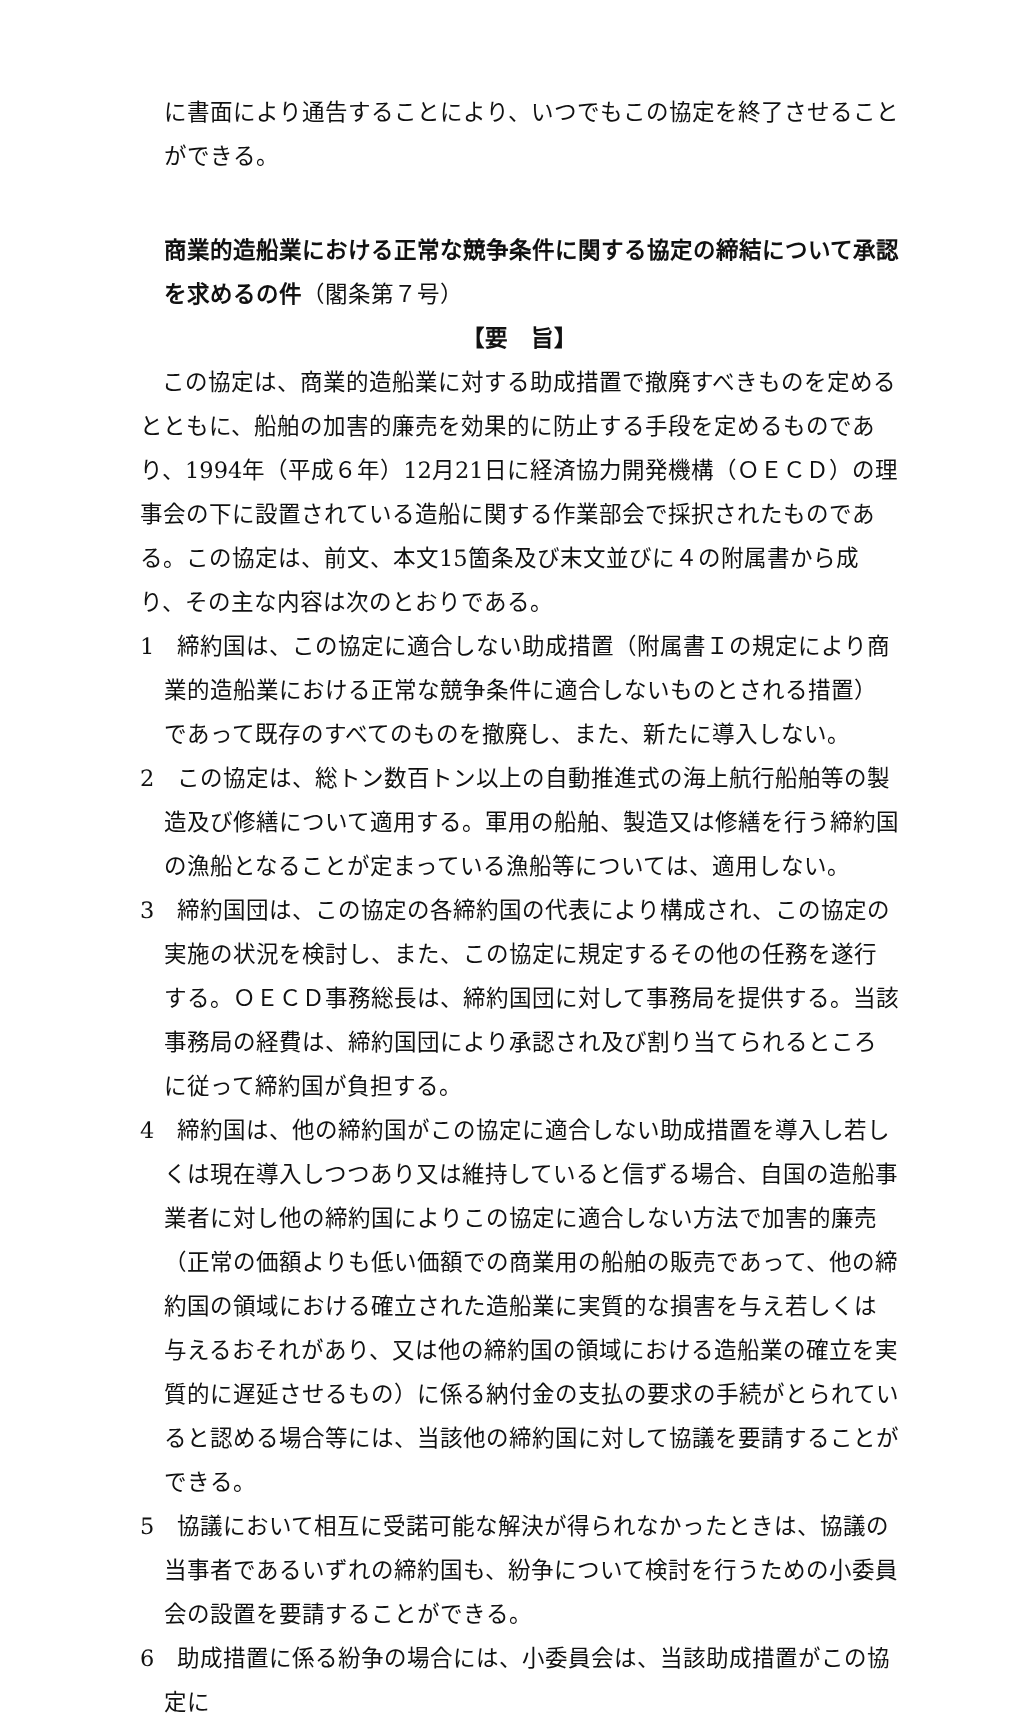に書面により通告することにより、いつでもこの協定を終了させることができる。
商業的造船業における正常な競争条件に関する協定の締結について承認を求めるの件（閣条第７号）
【要　旨】
この協定は、商業的造船業に対する助成措置で撤廃すべきものを定めるとともに、船舶の加害的廉売を効果的に防止する手段を定めるものであり、1994年（平成６年）12月21日に経済協力開発機構（ＯＥＣＤ）の理事会の下に設置されている造船に関する作業部会で採択されたものである。この協定は、前文、本文15箇条及び末文並びに４の附属書から成り、その主な内容は次のとおりである。
1　締約国は、この協定に適合しない助成措置（附属書Ｉの規定により商業的造船業における正常な競争条件に適合しないものとされる措置）であって既存のすべてのものを撤廃し、また、新たに導入しない。
2　この協定は、総トン数百トン以上の自動推進式の海上航行船舶等の製造及び修繕について適用する。軍用の船舶、製造又は修繕を行う締約国の漁船となることが定まっている漁船等については、適用しない。
3　締約国団は、この協定の各締約国の代表により構成され、この協定の実施の状況を検討し、また、この協定に規定するその他の任務を遂行する。ＯＥＣＤ事務総長は、締約国団に対して事務局を提供する。当該事務局の経費は、締約国団により承認され及び割り当てられるところに従って締約国が負担する。
4　締約国は、他の締約国がこの協定に適合しない助成措置を導入し若しくは現在導入しつつあり又は維持していると信ずる場合、自国の造船事業者に対し他の締約国によりこの協定に適合しない方法で加害的廉売（正常の価額よりも低い価額での商業用の船舶の販売であって、他の締約国の領域における確立された造船業に実質的な損害を与え若しくは与えるおそれがあり、又は他の締約国の領域における造船業の確立を実質的に遅延させるもの）に係る納付金の支払の要求の手続がとられていると認める場合等には、当該他の締約国に対して協議を要請することができる。
5　協議において相互に受諾可能な解決が得られなかったときは、協議の当事者であるいずれの締約国も、紛争について検討を行うための小委員会の設置を要請することができる。
6　助成措置に係る紛争の場合には、小委員会は、当該助成措置がこの協定に